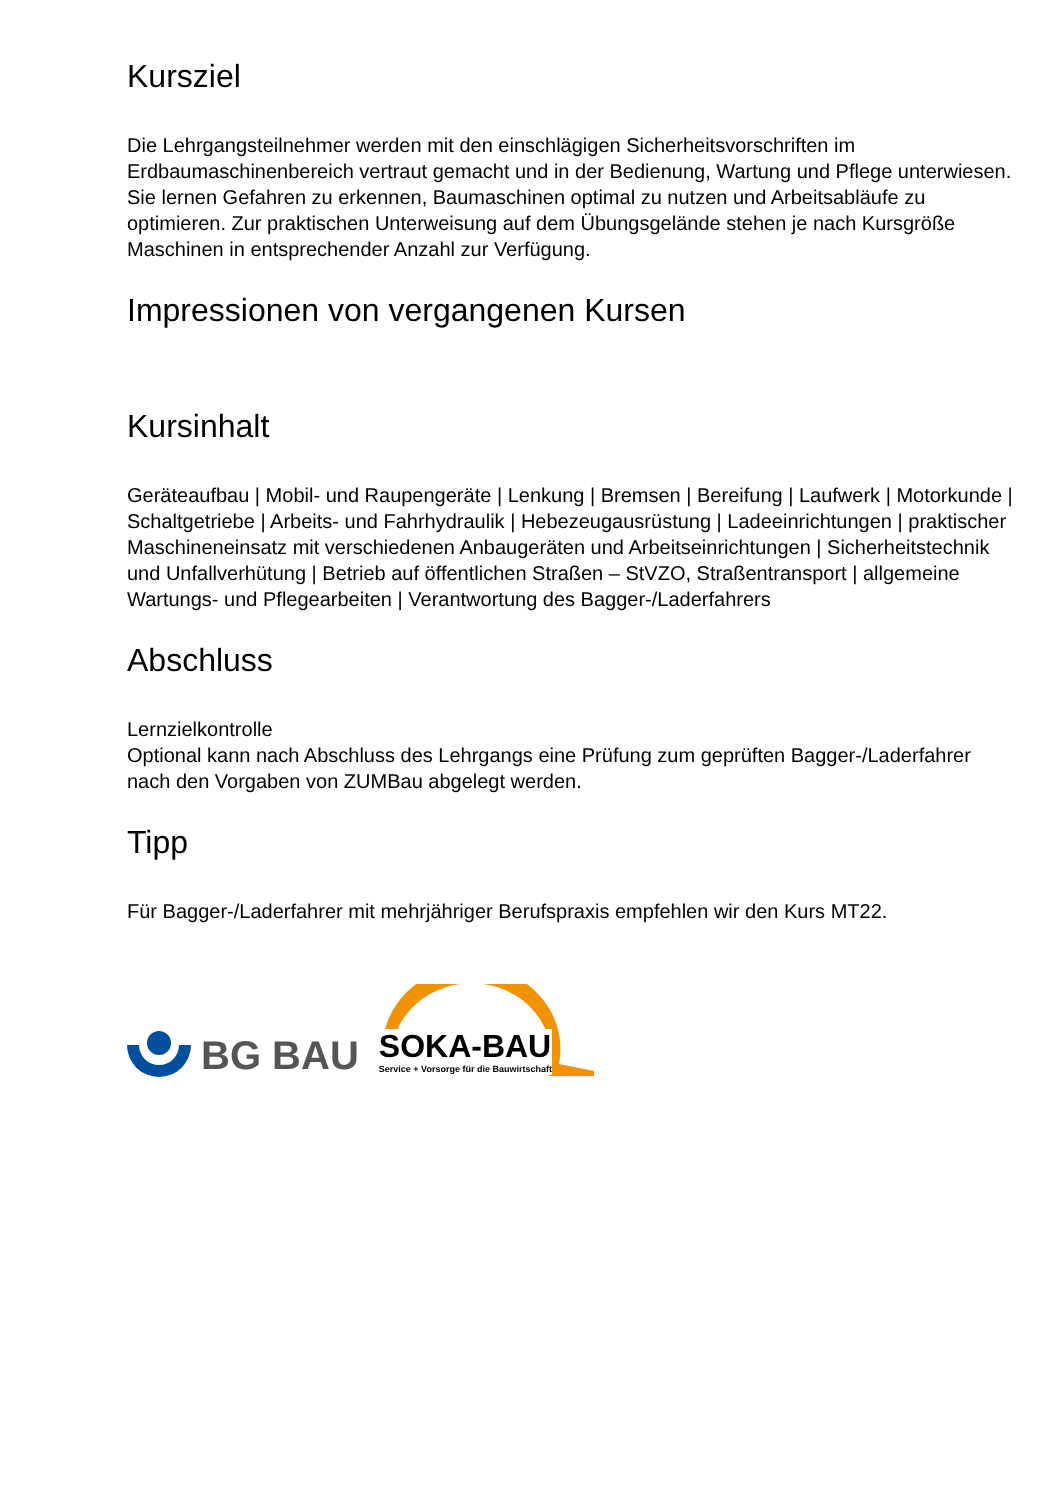Kursziel
Die Lehrgangsteilnehmer werden mit den einschlägigen Sicherheitsvorschriften im Erdbaumaschinenbereich vertraut gemacht und in der Bedienung, Wartung und Pflege unterwiesen. Sie lernen Gefahren zu erkennen, Baumaschinen optimal zu nutzen und Arbeitsabläufe zu optimieren. Zur praktischen Unterweisung auf dem Übungsgelände stehen je nach Kursgröße Maschinen in entsprechender Anzahl zur Verfügung.
Impressionen von vergangenen Kursen
Kursinhalt
Geräteaufbau | Mobil- und Raupengeräte | Lenkung | Bremsen | Bereifung | Laufwerk | Motorkunde | Schaltgetriebe | Arbeits- und Fahrhydraulik | Hebezeugausrüstung | Ladeeinrichtungen | praktischer Maschineneinsatz mit verschiedenen Anbaugeräten und Arbeitseinrichtungen | Sicherheitstechnik und Unfallverhütung | Betrieb auf öffentlichen Straßen – StVZO, Straßentransport | allgemeine Wartungs- und Pflegearbeiten | Verantwortung des Bagger-/Laderfahrers
Abschluss
Lernzielkontrolle
Optional kann nach Abschluss des Lehrgangs eine Prüfung zum geprüften Bagger-/Laderfahrer nach den Vorgaben von ZUMBau abgelegt werden.
Tipp
Für Bagger-/Laderfahrer mit mehrjähriger Berufspraxis empfehlen wir den Kurs MT22.
BG BAU
SOKA-BAU
Service + Vorsorge für die Bauwirtschaft